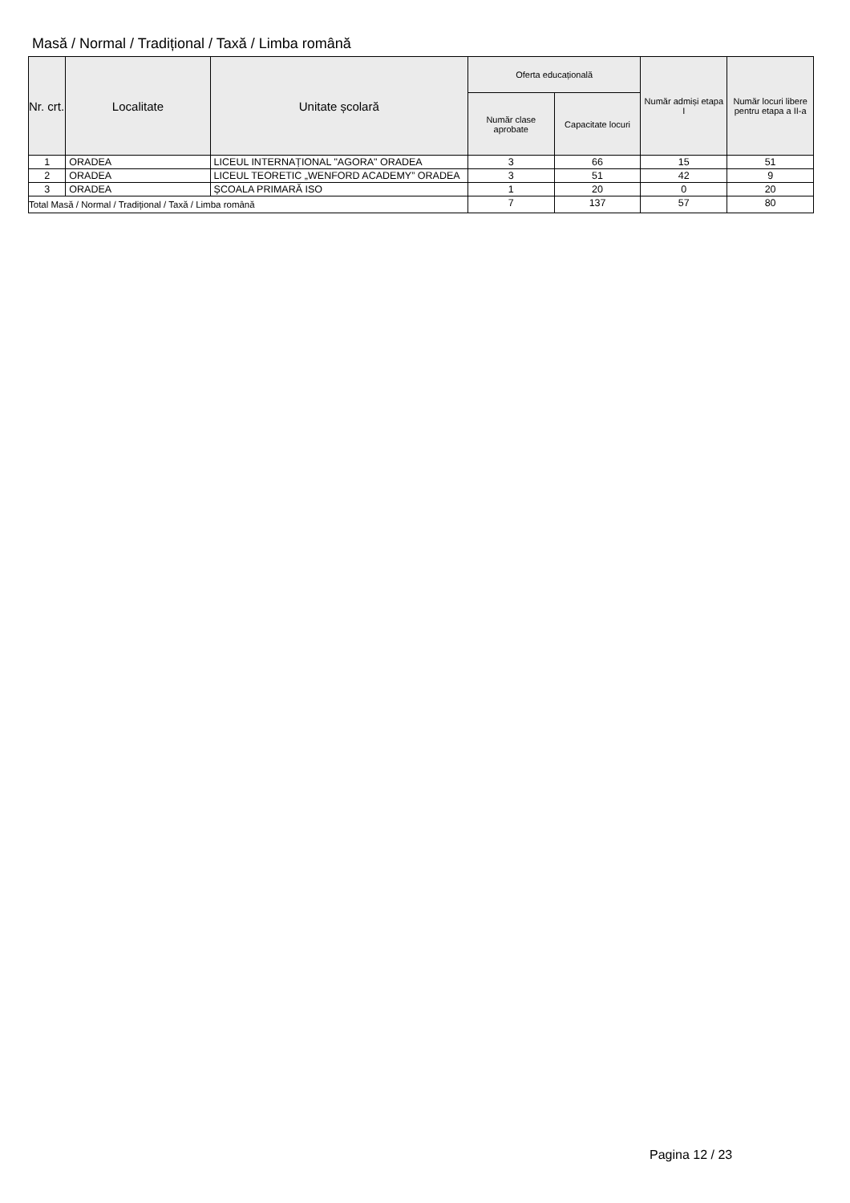Masă / Normal / Tradițional / Taxă / Limba română
| Nr. crt. | Localitate | Unitate școlară | Oferta educațională | | Număr admiși etapa I | Număr locuri libere pentru etapa a II-a |
| --- | --- | --- | --- | --- | --- | --- |
| | | | Număr clase aprobate | Capacitate locuri | | |
| 1 | ORADEA | LICEUL INTERNAȚIONAL "AGORA" ORADEA | 3 | 66 | 15 | 51 |
| 2 | ORADEA | LICEUL TEORETIC „WENFORD ACADEMY” ORADEA | 3 | 51 | 42 | 9 |
| 3 | ORADEA | ȘCOALA PRIMARĂ ISO | 1 | 20 | 0 | 20 |
| Total Masă / Normal / Tradițional / Taxă / Limba română | | | 7 | 137 | 57 | 80 |
Pagina 12 / 23